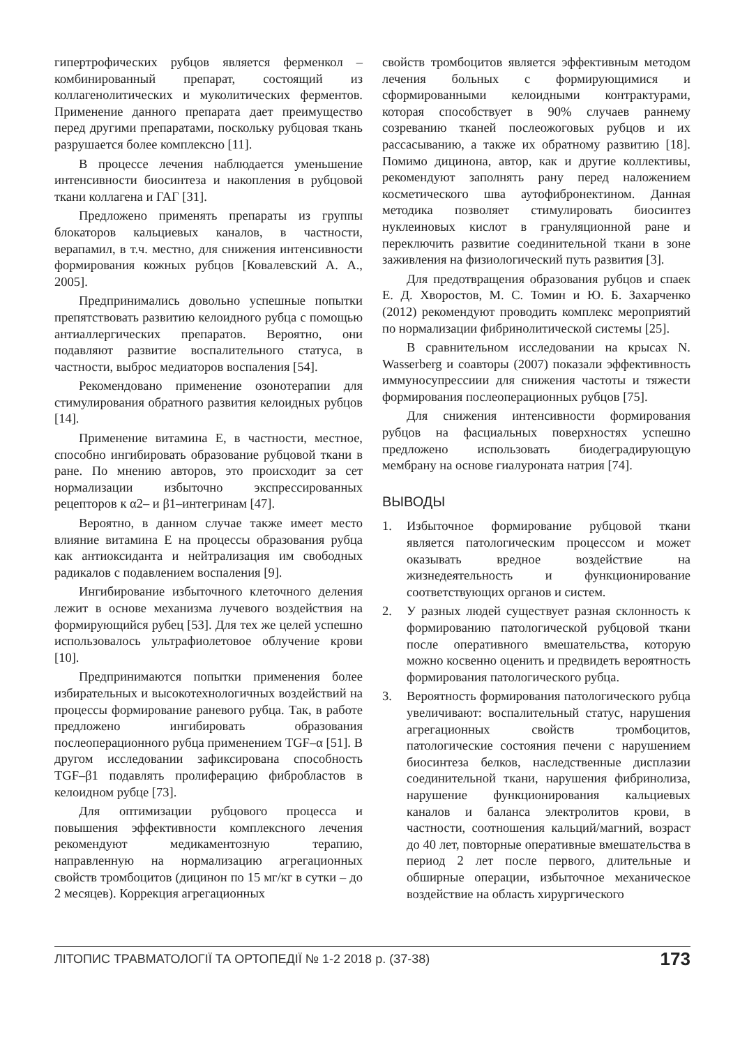гипертрофических рубцов является ферменкол – комбинированный препарат, состоящий из коллагенолитических и муколитических ферментов. Применение данного препарата дает преимущество перед другими препаратами, поскольку рубцовая ткань разрушается более комплексно [11].
В процессе лечения наблюдается уменьшение интенсивности биосинтеза и накопления в рубцовой ткани коллагена и ГАГ [31].
Предложено применять препараты из группы блокаторов кальциевых каналов, в частности, верапамил, в т.ч. местно, для снижения интенсивности формирования кожных рубцов [Ковалевский А. А., 2005].
Предпринимались довольно успешные попытки препятствовать развитию келоидного рубца с помощью антиаллергических препаратов. Вероятно, они подавляют развитие воспалительного статуса, в частности, выброс медиаторов воспаления [54].
Рекомендовано применение озонотерапии для стимулирования обратного развития келоидных рубцов [14].
Применение витамина Е, в частности, местное, способно ингибировать образование рубцовой ткани в ране. По мнению авторов, это происходит за сет нормализации избыточно экспрессированных рецепторов к α2– и β1–интегринам [47].
Вероятно, в данном случае также имеет место влияние витамина Е на процессы образования рубца как антиоксиданта и нейтрализация им свободных радикалов с подавлением воспаления [9].
Ингибирование избыточного клеточного деления лежит в основе механизма лучевого воздействия на формирующийся рубец [53]. Для тех же целей успешно использовалось ультрафиолетовое облучение крови [10].
Предпринимаются попытки применения более избирательных и высокотехнологичных воздействий на процессы формирование раневого рубца. Так, в работе предложено ингибировать образования послеоперационного рубца применением TGF–α [51]. В другом исследовании зафиксирована способность TGF–β1 подавлять пролиферацию фибробластов в келоидном рубце [73].
Для оптимизации рубцового процесса и повышения эффективности комплексного лечения рекомендуют медикаментозную терапию, направленную на нормализацию агрегационных свойств тромбоцитов (дицинон по 15 мг/кг в сутки – до 2 месяцев). Коррекция агрегационных
свойств тромбоцитов является эффективным методом лечения больных с формирующимися и сформированными келоидными контрактурами, которая способствует в 90% случаев раннему созреванию тканей послеожоговых рубцов и их рассасыванию, а также их обратному развитию [18]. Помимо дицинона, автор, как и другие коллективы, рекомендуют заполнять рану перед наложением косметического шва аутофибронектином. Данная методика позволяет стимулировать биосинтез нуклеиновых кислот в грануляционной ране и переключить развитие соединительной ткани в зоне заживления на физиологический путь развития [3].
Для предотвращения образования рубцов и спаек Е. Д. Хворостов, М. С. Томин и Ю. Б. Захарченко (2012) рекомендуют проводить комплекс мероприятий по нормализации фибринолитической системы [25].
В сравнительном исследовании на крысах N. Wasserberg и соавторы (2007) показали эффективность иммуносупрессиии для снижения частоты и тяжести формирования послеоперационных рубцов [75].
Для снижения интенсивности формирования рубцов на фасциальных поверхностях успешно предложено использовать биодеградирующую мембрану на основе гиалуроната натрия [74].
ВЫВОДЫ
1. Избыточное формирование рубцовой ткани является патологическим процессом и может оказывать вредное воздействие на жизнедеятельность и функционирование соответствующих органов и систем.
2. У разных людей существует разная склонность к формированию патологической рубцовой ткани после оперативного вмешательства, которую можно косвенно оценить и предвидеть вероятность формирования патологического рубца.
3. Вероятность формирования патологического рубца увеличивают: воспалительный статус, нарушения агрегационных свойств тромбоцитов, патологические состояния печени с нарушением биосинтеза белков, наследственные дисплазии соединительной ткани, нарушения фибринолиза, нарушение функционирования кальциевых каналов и баланса электролитов крови, в частности, соотношения кальций/магний, возраст до 40 лет, повторные оперативные вмешательства в период 2 лет после первого, длительные и обширные операции, избыточное механическое воздействие на область хирургического
ЛІТОПИС ТРАВМАТОЛОГІЇ ТА ОРТОПЕДІЇ № 1-2 2018 р. (37-38) 173